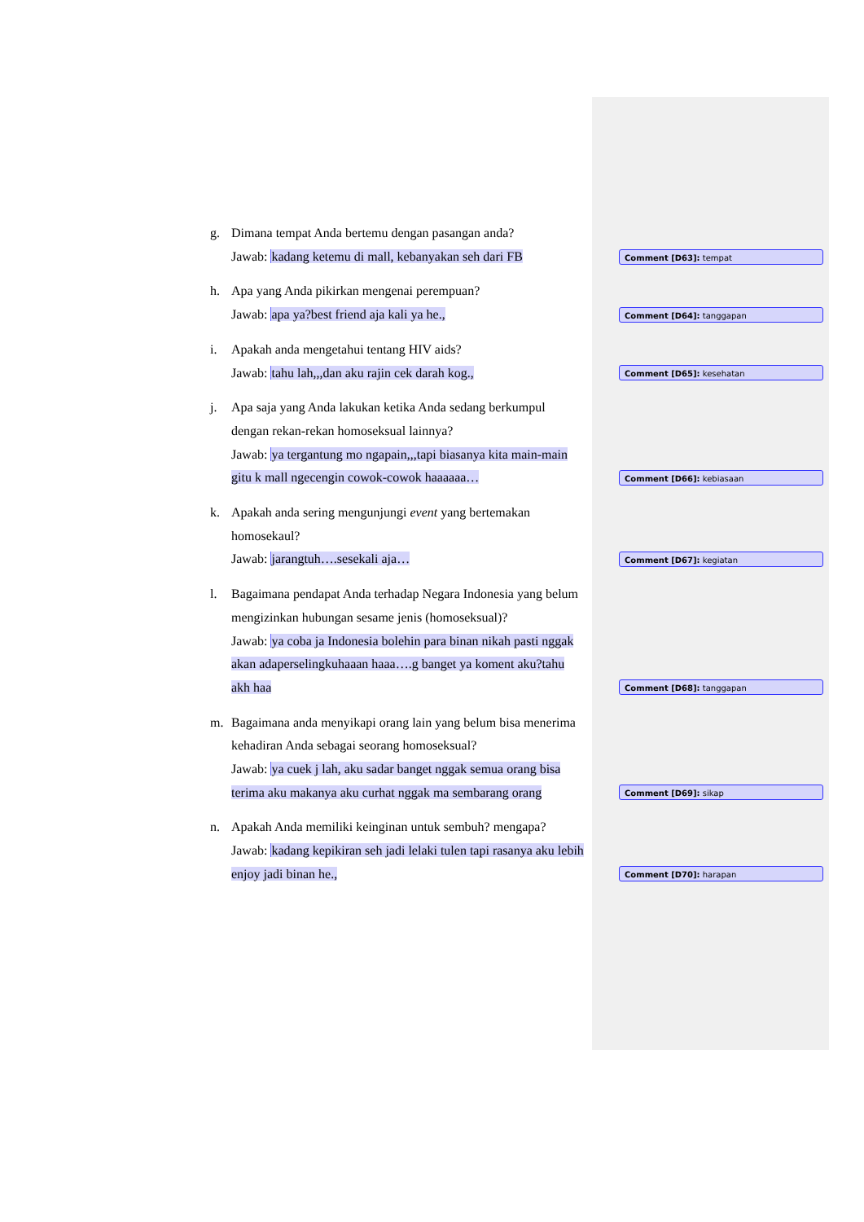g. Dimana tempat Anda bertemu dengan pasangan anda?
Jawab: kadang ketemu di mall, kebanyakan seh dari FB
h. Apa yang Anda pikirkan mengenai perempuan?
Jawab: apa ya?best friend aja kali ya he.,
i. Apakah anda mengetahui tentang HIV aids?
Jawab: tahu lah,,,dan aku rajin cek darah kog.,
j. Apa saja yang Anda lakukan ketika Anda sedang berkumpul dengan rekan-rekan homoseksual lainnya?
Jawab: ya tergantung mo ngapain,,,tapi biasanya kita main-main gitu k mall ngecengin cowok-cowok haaaaaa…
k. Apakah anda sering mengunjungi event yang bertemakan homosekaul?
Jawab: jarangtuh….sesekali aja…
l. Bagaimana pendapat Anda terhadap Negara Indonesia yang belum mengizinkan hubungan sesame jenis (homoseksual)?
Jawab: ya coba ja Indonesia bolehin para binan nikah pasti nggak akan adaperselingkuhaaan haaa….g banget ya koment aku?tahu akh haa
m. Bagaimana anda menyikapi orang lain yang belum bisa menerima kehadiran Anda sebagai seorang homoseksual?
Jawab: ya cuek j lah, aku sadar banget nggak semua orang bisa terima aku makanya aku curhat nggak ma sembarang orang
n. Apakah Anda memiliki keinginan untuk sembuh? mengapa?
Jawab: kadang kepikiran seh jadi lelaki tulen tapi rasanya aku lebih enjoy jadi binan he.,
Comment [D63]: tempat
Comment [D64]: tanggapan
Comment [D65]: kesehatan
Comment [D66]: kebiasaan
Comment [D67]: kegiatan
Comment [D68]: tanggapan
Comment [D69]: sikap
Comment [D70]: harapan